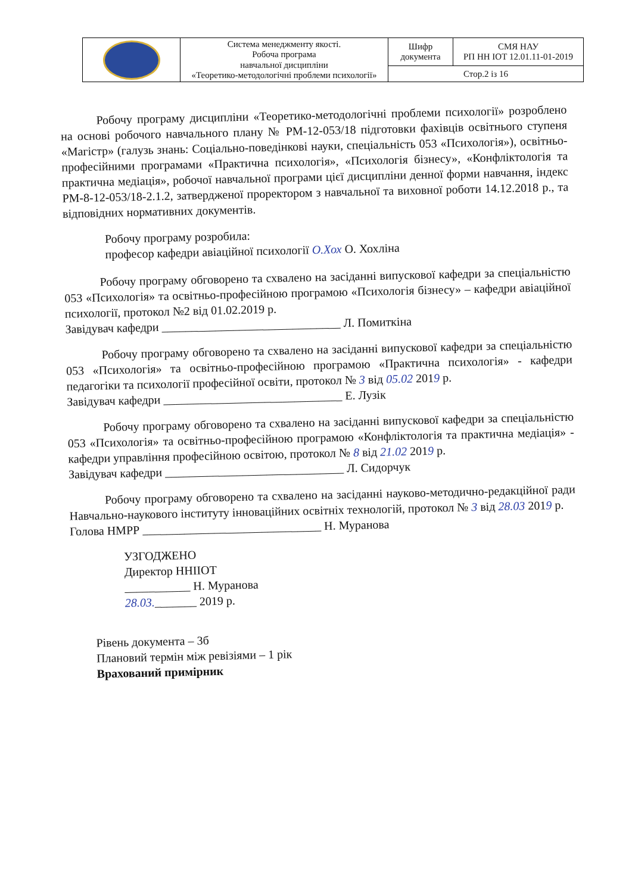| | Система менеджменту якості. Робоча програма навчальної дисципліни «Теоретико-методологічні проблеми психології» | Шифр документа | СМЯ НАУ РП НН ІОТ 12.01.11-01-2019 |
| | | Стор.2 із 16 | |
Робочу програму дисципліни «Теоретико-методологічні проблеми психології» розроблено на основі робочого навчального плану № РМ-12-053/18 підготовки фахівців освітнього ступеня «Магістр» (галузь знань: Соціально-поведінкові науки, спеціальність 053 «Психологія»), освітньо-професійними програмами «Практична психологія», «Психологія бізнесу», «Конфліктологія та практична медіація», робочої навчальної програми цієї дисципліни денної форми навчання, індекс РМ-8-12-053/18-2.1.2, затвердженої проректором з навчальної та виховної роботи 14.12.2018 р., та відповідних нормативних документів.
Робочу програму розробила:
професор кафедри авіаційної психології О.Хох О. Хохліна
Робочу програму обговорено та схвалено на засіданні випускової кафедри за спеціальністю 053 «Психологія» та освітньо-професійною програмою «Психологія бізнесу» – кафедри авіаційної психології, протокол №2 від 01.02.2019 р.
Завідувач кафедри ______________________________ Л. Помиткіна
Робочу програму обговорено та схвалено на засіданні випускової кафедри за спеціальністю 053 «Психологія» та освітньо-професійною програмою «Практична психологія» - кафедри педагогіки та психології професійної освіти, протокол № 3 від 05.02 2019 р.
Завідувач кафедри ______________________________ Е. Лузік
Робочу програму обговорено та схвалено на засіданні випускової кафедри за спеціальністю 053 «Психологія» та освітньо-професійною програмою «Конфліктологія та практична медіація» - кафедри управління професійною освітою, протокол № 8 від 21.02 2019 р.
Завідувач кафедри ______________________________ Л. Сидорчук
Робочу програму обговорено та схвалено на засіданні науково-методично-редакційної ради Навчально-наукового інституту інноваційних освітніх технологій, протокол № 3 від 28.03 2019 р.
Голова НМРР ______________________________ Н. Муранова
УЗГОДЖЕНО
Директор ННІІОТ
___________ Н. Муранова
28.03._______ 2019 р.
Рівень документа – 3б
Плановий термін між ревізіями – 1 рік
Врахований примірник